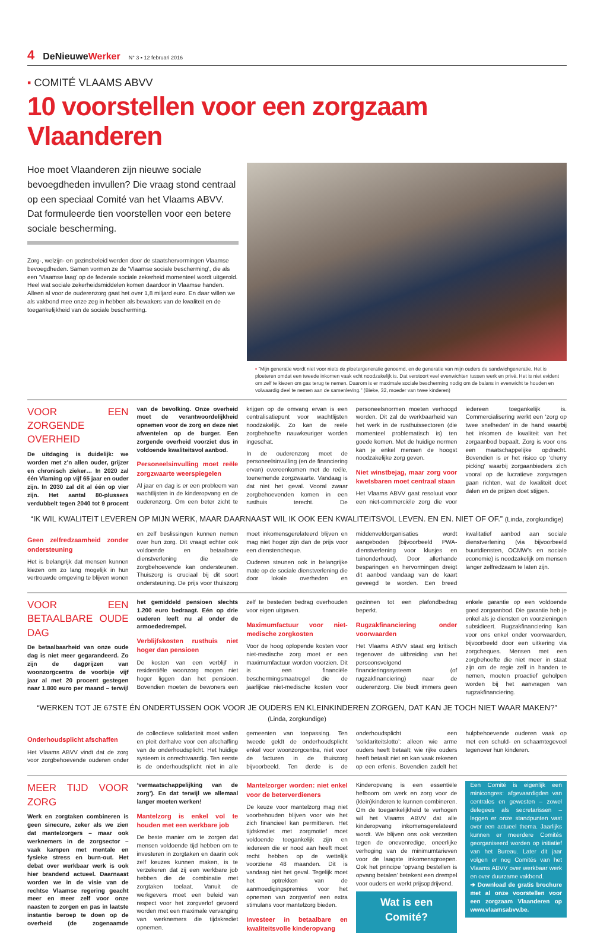4 DeNieuweWerker N° 3 ▪ 12 februari 2016
▪ COMITÉ VLAAMS ABVV
10 voorstellen voor een zorgzaam Vlaanderen
Hoe moet Vlaanderen zijn nieuwe sociale bevoegdheden invullen? Die vraag stond centraal op een speciaal Comité van het Vlaams ABVV. Dat formuleerde tien voorstellen voor een betere sociale bescherming.
Zorg-, welzijn- en gezinsbeleid werden door de staatshervormingen Vlaamse bevoegdheden. Samen vormen ze de ‘Vlaamse sociale bescherming’, die als een ‘Vlaamse laag’ op de federale sociale zekerheid momenteel wordt uitgerold. Heel wat sociale zekerheidsmiddelen komen daardoor in Vlaamse handen. Alleen al voor de ouderenzorg gaat het over 1,8 miljard euro. En daar willen we als vakbond mee onze zeg in hebben als bewakers van de kwaliteit en de toegankelijkheid van de sociale bescherming.
▪ “Mijn generatie wordt niet voor niets de ploetergeneratie genoemd, en de generatie van mijn ouders de sandwichgeneratie. Het is ploeteren omdat een tweede inkomen vaak echt noodzakelijk is. Dat verstoort veel evenwichten tussen werk en privé. Het is niet evident om zelf te kiezen om gas terug te nemen. Daarom is er maximale sociale bescherming nodig om de balans in evenwicht te houden en volwaardig deel te nemen aan de samenleving.” (Bieke, 32, moeder van twee kinderen)
VOOR EEN ZORGENDE OVERHEID
De uitdaging is duidelijk: we worden met z’n allen ouder, grijzer en chronisch zieker… In 2020 zal één Vlaming op vijf 65 jaar en ouder zijn. In 2030 zal dit al één op vier zijn. Het aantal 80-plussers verdubbelt tegen 2040 tot 9 procent van de bevolking. Onze overheid moet de verantwoordelijkheid opnemen voor de zorg en deze niet afwentelen op de burger. Een zorgende overheid voorziet dus in voldoende kwaliteitsvol aanbod.
Personeelsinvulling moet reële zorgzwaarte weerspiegelen
Al jaar en dag is er een probleem van wachtlijsten in de kinderopvang en de ouderenzorg. Om een beter zicht te krijgen op de omvang ervan is een centralisatiepunt voor wachtlijsten noodzakelijk. Zo kan de reële zorgbehoefte nauwkeuriger worden ingeschat.
In de ouderenzorg moet de personeelsinvulling (en de financiering ervan) overeenkomen met de reële, toenemende zorgzwaarte. Vandaag is dat niet het geval. Vooral zwaar zorgbehoevenden komen in een rusthuis terecht. De personeelsnormen moeten verhoogd worden. Dit zal de werkbaarheid van het werk in de rusthuissectoren (die momenteel problematisch is) ten goede komen. Met de huidige normen kan je enkel mensen de hoogst noodzakelijke zorg geven.
Niet winstbejag, maar zorg voor kwetsbaren moet centraal staan
Het Vlaams ABVV gaat resoluut voor een niet-commerciële zorg die voor iedereen toegankelijk is. Commercialisering werkt een ‘zorg op twee snelheden’ in de hand waarbij het inkomen de kwaliteit van het zorgaanbod bepaalt. Zorg is voor ons een maatschappelijke opdracht. Bovendien is er het risico op ‘cherry picking’ waarbij zorgaanbieders zich vooral op de lucratieve zorgvragen gaan richten, wat de kwaliteit doet dalen en de prijzen doet stijgen.
“IK WIL KWALITEIT LEVEREN OP MIJN WERK, MAAR DAARNAAST WIL IK OOK EEN KWALITEITSVOL LEVEN. EN EN. NIET OF OF.” (Linda, zorgkundige)
Geen zelfredzaamheid zonder ondersteuning
Het is belangrijk dat mensen kunnen kiezen om zo lang mogelijk in hun vertrouwde omgeving te blijven wonen en zelf beslissingen kunnen nemen over hun zorg. Dit vraagt echter ook voldoende en betaalbare dienstverlening die de zorgbehoevende kan ondersteunen. Thuiszorg is cruciaal bij dit soort ondersteuning. De prijs voor thuiszorg moet inkomensgerelateerd blijven en mag niet hoger zijn dan de prijs voor een dienstencheque.
Ouderen steunen ook in belangrijke mate op de sociale dienstverlening die door lokale overheden en middenveldorganisaties wordt aangeboden (bijvoorbeeld PWA-dienstverlening voor klusjes en tuinonderhoud). Door allerhande besparingen en hervormingen dreigt dit aanbod vandaag van de kaart geveegd te worden. Een breed kwalitatief aanbod aan sociale dienstverlening (via bijvoorbeeld buurtdiensten, OCMW’s en sociale economie) is noodzakelijk om mensen langer zelfredzaam te laten zijn.
VOOR EEN BETAALBARE OUDE DAG
De betaalbaarheid van onze oude dag is niet meer gegarandeerd. Zo zijn de dagprijzen van woonzorgcentra de voorbije vijf jaar al met 20 procent gestegen naar 1.800 euro per maand – terwijl het gemiddeld pensioen slechts 1.200 euro bedraagt. Eén op drie ouderen leeft nu al onder de armoededrempel.
Verblijfskosten rusthuis niet hoger dan pensioen
De kosten van een verblijf in residentiële woonzorg mogen niet hoger liggen dan het pensioen. Bovendien moeten de bewoners een zelf te besteden bedrag overhouden voor eigen uitgaven.
Maximumfactuur voor niet-medische zorgkosten
Voor de hoog oplopende kosten voor niet-medische zorg moet er een maximumfactuur worden voorzien. Dit is een financiële beschermingsmaatregel die de jaarlijkse niet-medische kosten voor gezinnen tot een plafondbedrag beperkt.
Rugzakfinanciering onder voorwaarden
Het Vlaams ABVV staat erg kritisch tegenover de uitbreiding van het persoonsvolgend financieringssysteem (of rugzakfinanciering) naar de ouderenzorg. Die biedt immers geen enkele garantie op een voldoende goed zorgaanbod. Die garantie heb je enkel als je diensten en voorzieningen subsidieert. Rugzakfinanciering kan voor ons enkel onder voorwaarden, bijvoorbeeld door een uitkering via zorgcheques. Mensen met een zorgbehoefte die niet meer in staat zijn om de regie zelf in handen te nemen, moeten proactief geholpen worden bij het aanvragen van rugzakfinanciering.
“WERKEN TOT JE 67STE ÉN ONDERTUSSEN OOK VOOR JE OUDERS EN KLEINKINDEREN ZORGEN, DAT KAN JE TOCH NIET WAAR MAKEN?” (Linda, zorgkundige)
Onderhoudsplicht afschaffen
Het Vlaams ABVV vindt dat de zorg voor zorgbehoevende ouderen onder de collectieve solidariteit moet vallen en pleit derhalve voor een afschaffing van de onderhoudsplicht. Het huidige systeem is onrechtvaardig. Ten eerste is de onderhoudsplicht niet in alle gemeenten van toepassing. Ten tweede geldt de onderhoudsplicht enkel voor woonzorgcentra, niet voor de facturen in de thuiszorg bijvoorbeeld. Ten derde is de onderhoudsplicht een ‘solidariteitslotto’: alleen wie arme ouders heeft betaalt; wie rijke ouders heeft betaalt niet en kan vaak rekenen op een erfenis. Bovendien zadelt het hulpbehoevende ouderen vaak op met een schuld- en schaamtegevoel tegenover hun kinderen.
MEER TIJD VOOR ZORG
Werk en zorgtaken combineren is geen sinecure, zeker als we zien dat mantelzorgers – maar ook werknemers in de zorgsector – vaak kampen met mentale en fysieke stress en burn-out. Het debat over werkbaar werk is ook hier brandend actueel. Daarnaast worden we in de visie van de rechtse Vlaamse regering geacht meer en meer zelf voor onze naasten te zorgen en pas in laatste instantie beroep te doen op de overheid (de zogenaamde ‘vermaatschappelijking van de zorg’). En dat terwijl we allemaal langer moeten werken!
Mantelzorg is enkel vol te houden met een werkbare job
De beste manier om te zorgen dat mensen voldoende tijd hebben om te investeren in zorgtaken en daarin ook zelf keuzes kunnen maken, is te verzekeren dat zij een werkbare job hebben die de combinatie met zorgtaken toelaat. Vanuit de werkgevers moet een beleid van respect voor het zorgverlof gevoerd worden met een maximale vervanging van werknemers die tijdskrediet opnemen.
Mantelzorger worden: niet enkel voor de beterverdieners
De keuze voor mantelzorg mag niet voorbehouden blijven voor wie het zich financieel kan permitteren. Het tijdskrediet met zorgmotief moet voldoende toegankelijk zijn en iedereen die er nood aan heeft moet recht hebben op de wettelijk voorziene 48 maanden. Dit is vandaag niet het geval. Tegelijk moet het optrekken van de aanmoedigingspremies voor het opnemen van zorgverlof een extra stimulans voor mantelzorg bieden.
Investeer in betaalbare en kwaliteitsvolle kinderopvang
Kinderopvang is een essentiële hefboom om werk en zorg voor de (klein)kinderen te kunnen combineren. Om de toegankelijkheid te verhogen wil het Vlaams ABVV dat alle kinderopvang inkomensgerelateerd wordt. We blijven ons ook verzetten tegen de onevenredige, oneerlijke verhoging van de minimumtarieven voor de laagste inkomensgroepen. Ook het principe ‘opvang bestellen is opvang betalen’ betekent een drempel voor ouders en werkt prijsopdrijvend.
Wat is een Comité?
Een Comité is eigenlijk een minicongres: afgevaardigden van centrales en gewesten – zowel delegees als secretarissen – leggen er onze standpunten vast over een actueel thema. Jaarlijks kunnen er meerdere Comités georganiseerd worden op initiatief van het Bureau. Later dit jaar volgen er nog Comités van het Vlaams ABVV over werkbaar werk en over duurzame vakbond.
➔ Download de gratis brochure met al onze voorstellen voor een zorgzaam Vlaanderen op www.vlaamsabvv.be.